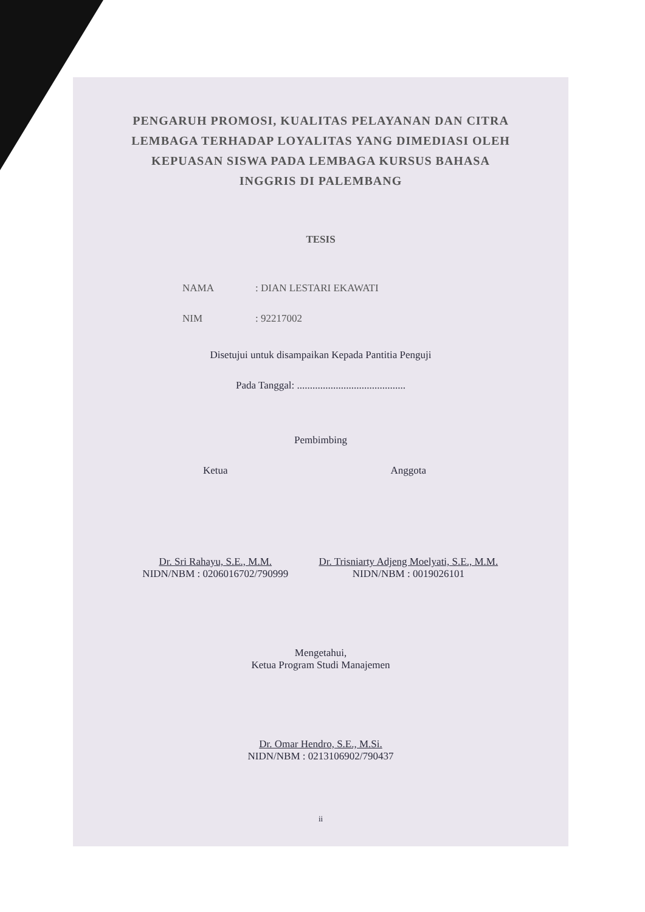PENGARUH PROMOSI, KUALITAS PELAYANAN DAN CITRA LEMBAGA TERHADAP LOYALITAS YANG DIMEDIASI OLEH KEPUASAN SISWA PADA LEMBAGA KURSUS BAHASA INGGRIS DI PALEMBANG
TESIS
NAMA: DIAN LESTARI EKAWATI
NIM: 92217002
Disetujui untuk disampaikan Kepada Pantitia Penguji
Pada Tanggal: ..........................................
Pembimbing
Ketua
Dr. Sri Rahayu, S.E., M.M.
NIDN/NBM : 0206016702/790999
Anggota
Dr. Trisniarty Adjeng Moelyati, S.E., M.M.
NIDN/NBM : 0019026101
Mengetahui,
Ketua Program Studi Manajemen
Dr. Omar Hendro, S.E., M.Si.
NIDN/NBM : 0213106902/790437
ii